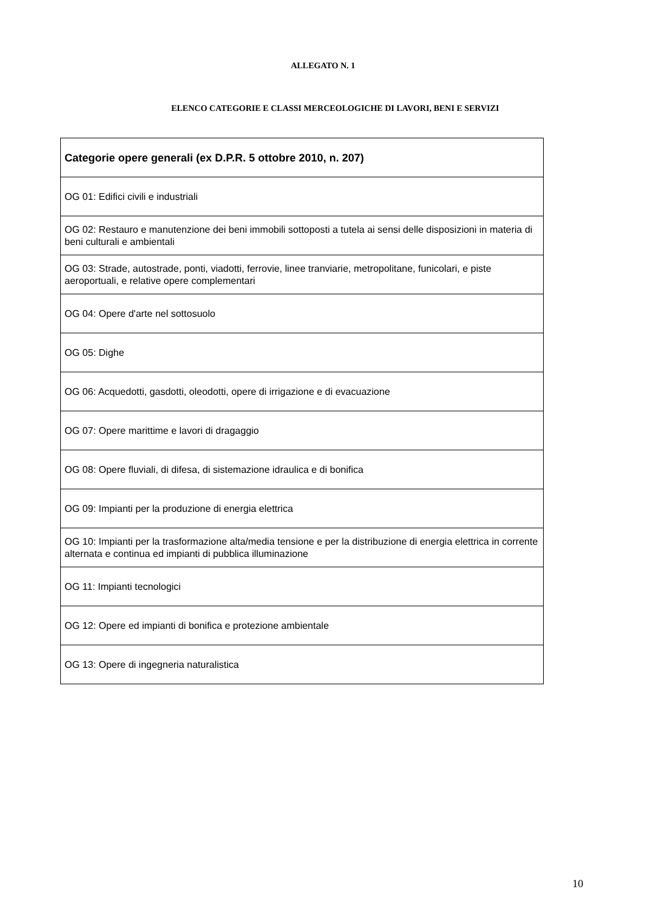ALLEGATO N. 1
ELENCO CATEGORIE E CLASSI MERCEOLOGICHE DI LAVORI, BENI E SERVIZI
| Categorie opere generali (ex D.P.R. 5 ottobre 2010, n. 207) |
| --- |
| OG 01: Edifici civili e industriali |
| OG 02: Restauro e manutenzione dei beni immobili sottoposti a tutela ai sensi delle disposizioni in materia di beni culturali e ambientali |
| OG 03: Strade, autostrade, ponti, viadotti, ferrovie, linee tranviarie, metropolitane, funicolari, e piste aeroportuali, e relative opere complementari |
| OG 04: Opere d'arte nel sottosuolo |
| OG 05: Dighe |
| OG 06: Acquedotti, gasdotti, oleodotti, opere di irrigazione e di evacuazione |
| OG 07: Opere marittime e lavori di dragaggio |
| OG 08: Opere fluviali, di difesa, di sistemazione idraulica e di bonifica |
| OG 09: Impianti per la produzione di energia elettrica |
| OG 10: Impianti per la trasformazione alta/media tensione e per la distribuzione di energia elettrica in corrente alternata e continua ed impianti di pubblica illuminazione |
| OG 11: Impianti tecnologici |
| OG 12: Opere ed impianti di bonifica e protezione ambientale |
| OG 13: Opere di ingegneria naturalistica |
10